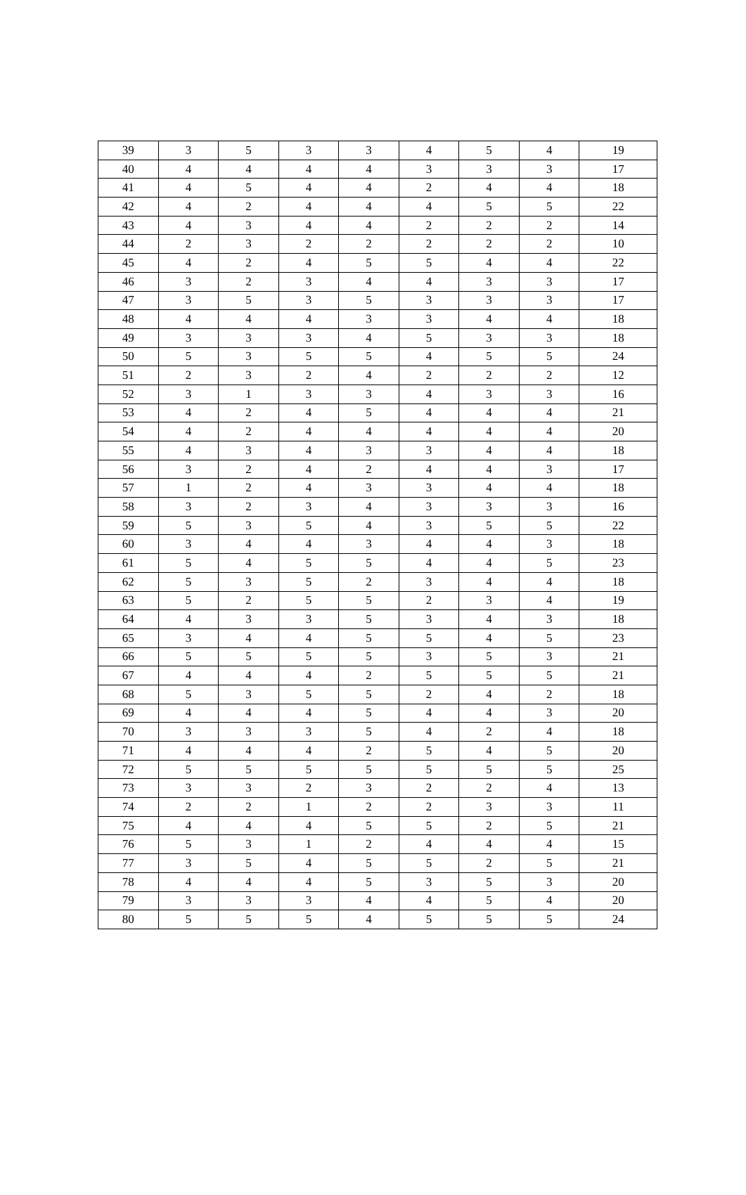| 39 | 3 | 5 | 3 | 3 | 4 | 5 | 4 | 19 |
| 40 | 4 | 4 | 4 | 4 | 3 | 3 | 3 | 17 |
| 41 | 4 | 5 | 4 | 4 | 2 | 4 | 4 | 18 |
| 42 | 4 | 2 | 4 | 4 | 4 | 5 | 5 | 22 |
| 43 | 4 | 3 | 4 | 4 | 2 | 2 | 2 | 14 |
| 44 | 2 | 3 | 2 | 2 | 2 | 2 | 2 | 10 |
| 45 | 4 | 2 | 4 | 5 | 5 | 4 | 4 | 22 |
| 46 | 3 | 2 | 3 | 4 | 4 | 3 | 3 | 17 |
| 47 | 3 | 5 | 3 | 5 | 3 | 3 | 3 | 17 |
| 48 | 4 | 4 | 4 | 3 | 3 | 4 | 4 | 18 |
| 49 | 3 | 3 | 3 | 4 | 5 | 3 | 3 | 18 |
| 50 | 5 | 3 | 5 | 5 | 4 | 5 | 5 | 24 |
| 51 | 2 | 3 | 2 | 4 | 2 | 2 | 2 | 12 |
| 52 | 3 | 1 | 3 | 3 | 4 | 3 | 3 | 16 |
| 53 | 4 | 2 | 4 | 5 | 4 | 4 | 4 | 21 |
| 54 | 4 | 2 | 4 | 4 | 4 | 4 | 4 | 20 |
| 55 | 4 | 3 | 4 | 3 | 3 | 4 | 4 | 18 |
| 56 | 3 | 2 | 4 | 2 | 4 | 4 | 3 | 17 |
| 57 | 1 | 2 | 4 | 3 | 3 | 4 | 4 | 18 |
| 58 | 3 | 2 | 3 | 4 | 3 | 3 | 3 | 16 |
| 59 | 5 | 3 | 5 | 4 | 3 | 5 | 5 | 22 |
| 60 | 3 | 4 | 4 | 3 | 4 | 4 | 3 | 18 |
| 61 | 5 | 4 | 5 | 5 | 4 | 4 | 5 | 23 |
| 62 | 5 | 3 | 5 | 2 | 3 | 4 | 4 | 18 |
| 63 | 5 | 2 | 5 | 5 | 2 | 3 | 4 | 19 |
| 64 | 4 | 3 | 3 | 5 | 3 | 4 | 3 | 18 |
| 65 | 3 | 4 | 4 | 5 | 5 | 4 | 5 | 23 |
| 66 | 5 | 5 | 5 | 5 | 3 | 5 | 3 | 21 |
| 67 | 4 | 4 | 4 | 2 | 5 | 5 | 5 | 21 |
| 68 | 5 | 3 | 5 | 5 | 2 | 4 | 2 | 18 |
| 69 | 4 | 4 | 4 | 5 | 4 | 4 | 3 | 20 |
| 70 | 3 | 3 | 3 | 5 | 4 | 2 | 4 | 18 |
| 71 | 4 | 4 | 4 | 2 | 5 | 4 | 5 | 20 |
| 72 | 5 | 5 | 5 | 5 | 5 | 5 | 5 | 25 |
| 73 | 3 | 3 | 2 | 3 | 2 | 2 | 4 | 13 |
| 74 | 2 | 2 | 1 | 2 | 2 | 3 | 3 | 11 |
| 75 | 4 | 4 | 4 | 5 | 5 | 2 | 5 | 21 |
| 76 | 5 | 3 | 1 | 2 | 4 | 4 | 4 | 15 |
| 77 | 3 | 5 | 4 | 5 | 5 | 2 | 5 | 21 |
| 78 | 4 | 4 | 4 | 5 | 3 | 5 | 3 | 20 |
| 79 | 3 | 3 | 3 | 4 | 4 | 5 | 4 | 20 |
| 80 | 5 | 5 | 5 | 4 | 5 | 5 | 5 | 24 |